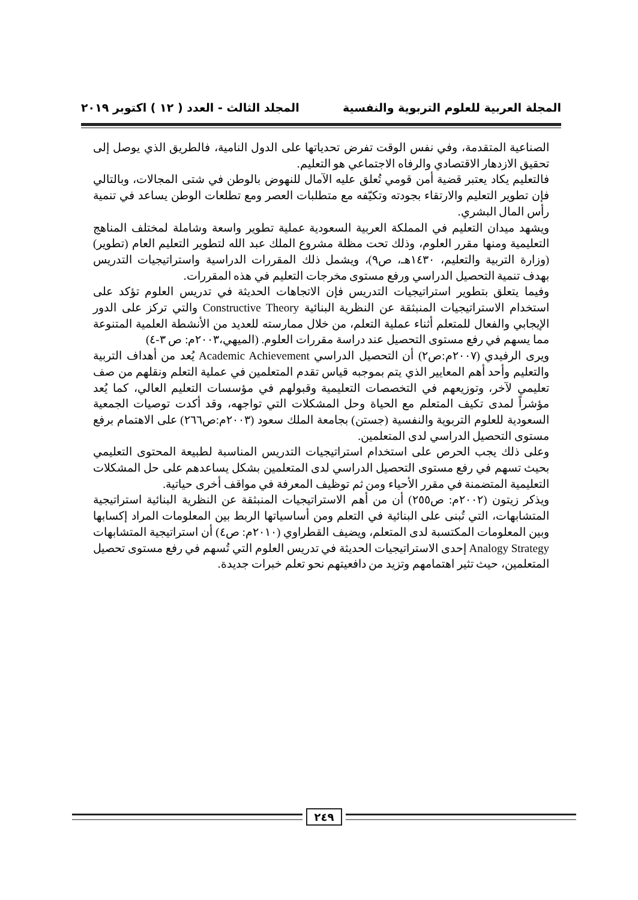المجلة العربية للعلوم التربوية والنفسية المجلد الثالث - العدد ( ١٢ ) اكتوبر ٢٠١٩
الصناعية المتقدمة، وفي نفس الوقت تفرض تحدياتها على الدول النامية، فالطريق الذي يوصل إلى تحقيق الازدهار الاقتصادي والرفاه الاجتماعي هو التعليم.
فالتعليم يكاد يعتبر قضية أمن قومي تُعلق عليه الآمال للنهوض بالوطن في شتى المجالات، وبالتالي فإن تطوير التعليم والارتقاء بجودته وتكيّفه مع متطلبات العصر ومع تطلعات الوطن يساعد في تنمية رأس المال البشري.
ويشهد ميدان التعليم في المملكة العربية السعودية عملية تطوير واسعة وشاملة لمختلف المناهج التعليمية ومنها مقرر العلوم، وذلك تحت مظلة مشروع الملك عبد الله لتطوير التعليم العام (تطوير) (وزارة التربية والتعليم، ١٤٣٠هـ، ص٩)، ويشمل ذلك المقررات الدراسية واستراتيجيات التدريس بهدف تنمية التحصيل الدراسي ورفع مستوى مخرجات التعليم في هذه المقررات.
وفيما يتعلق بتطوير استراتيجيات التدريس فإن الاتجاهات الحديثة في تدريس العلوم تؤكد على استخدام الاستراتيجيات المنبثقة عن النظرية البنائية Constructive Theory والتي تركز على الدور الإيجابي والفعال للمتعلم أثناء عملية التعلم، من خلال ممارسته للعديد من الأنشطة العلمية المتنوعة مما يسهم في رفع مستوى التحصيل عند دراسة مقررات العلوم. (الميهي،٢٠٠٣م: ص ٣-٤)
ويرى الرفيدي (٢٠٠٧م:ص٢) أن التحصيل الدراسي Academic Achievement يُعد من أهداف التربية والتعليم وأحد أهم المعايير الذي يتم بموجبه قياس تقدم المتعلمين في عملية التعلم ونقلهم من صف تعليمي لآخر، وتوزيعهم في التخصصات التعليمية وقبولهم في مؤسسات التعليم العالي، كما يُعد مؤشراً لمدى تكيف المتعلم مع الحياة وحل المشكلات التي تواجهه، وقد أكدت توصيات الجمعية السعودية للعلوم التربوية والنفسية (جستن) بجامعة الملك سعود (٢٠٠٣م:ص٢٦٦) على الاهتمام برفع مستوى التحصيل الدراسي لدى المتعلمين.
وعلى ذلك يجب الحرص على استخدام استراتيجيات التدريس المناسبة لطبيعة المحتوى التعليمي بحيث تسهم في رفع مستوى التحصيل الدراسي لدى المتعلمين بشكل يساعدهم على حل المشكلات التعليمية المتضمنة في مقرر الأحياء ومن ثم توظيف المعرفة في مواقف أخرى حياتية.
ويذكر زيتون (٢٠٠٢م: ص٢٥٥) أن من أهم الاستراتيجيات المنبثقة عن النظرية البنائية استراتيجية المتشابهات، التي تُبنى على البنائية في التعلم ومن أساسياتها الربط بين المعلومات المراد إكسابها وبين المعلومات المكتسبة لدى المتعلم، ويضيف القطراوي (٢٠١٠م: ص٤) أن استراتيجية المتشابهات Analogy Strategy إحدى الاستراتيجيات الحديثة في تدريس العلوم التي تُسهم في رفع مستوى تحصيل المتعلمين، حيث تثير اهتمامهم وتزيد من دافعيتهم نحو تعلم خبرات جديدة.
٢٤٩